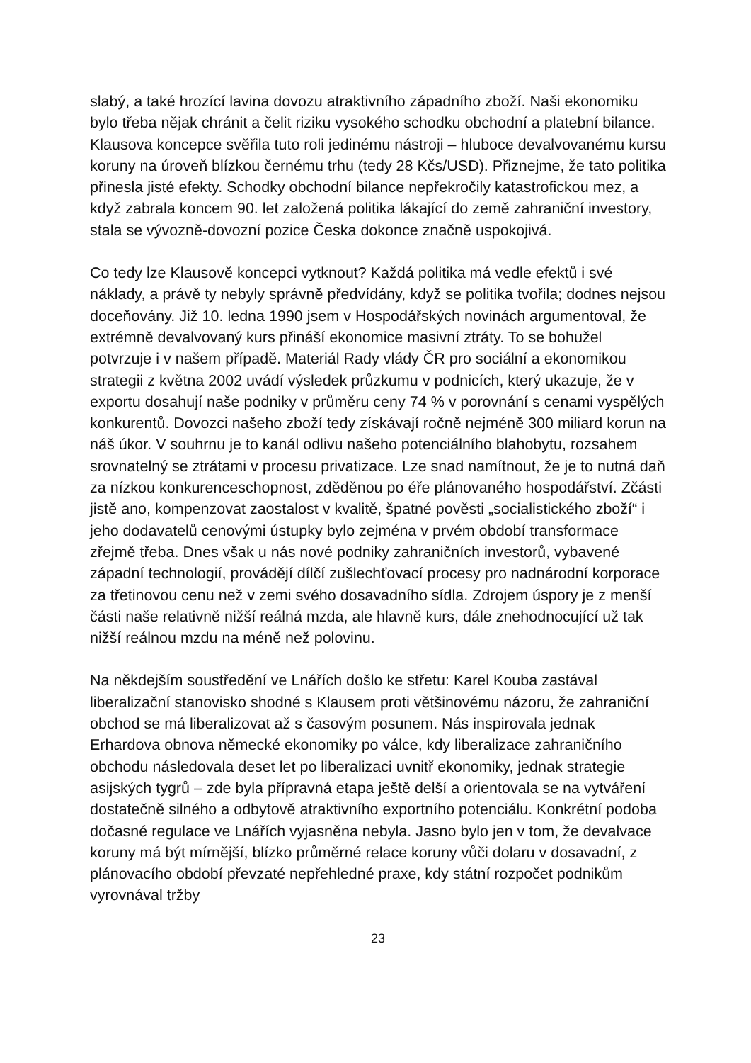slabý, a také hrozící lavina dovozu atraktivního západního zboží. Naši ekonomiku bylo třeba nějak chránit a čelit riziku vysokého schodku obchodní a platební bilance. Klausova koncepce svěřila tuto roli jedinému nástroji – hluboce devalvovanému kursu koruny na úroveň blízkou černému trhu (tedy 28 Kčs/USD). Přiznejme, že tato politika přinesla jisté efekty. Schodky obchodní bilance nepřekročily katastrofickou mez, a když zabrala koncem 90. let založená politika lákající do země zahraniční investory, stala se vývozně-dovozní pozice Česka dokonce značně uspokojivá.
Co tedy lze Klausově koncepci vytknout? Každá politika má vedle efektů i své náklady, a právě ty nebyly správně předvídány, když se politika tvořila; dodnes nejsou doceňovány. Již 10. ledna 1990 jsem v Hospodářských novinách argumentoval, že extrémně devalvovaný kurs přináší ekonomice masivní ztráty. To se bohužel potvrzuje i v našem případě. Materiál Rady vlády ČR pro sociální a ekonomikou strategii z května 2002 uvádí výsledek průzkumu v podnicích, který ukazuje, že v exportu dosahují naše podniky v průměru ceny 74 % v porovnání s cenami vyspělých konkurentů. Dovozci našeho zboží tedy získávají ročně nejméně 300 miliard korun na náš úkor. V souhrnu je to kanál odlivu našeho potenciálního blahobytu, rozsahem srovnatelný se ztrátami v procesu privatizace. Lze snad namítnout, že je to nutná daň za nízkou konkurenceschopnost, zděděnou po éře plánovaného hospodářství. Zčásti jistě ano, kompenzovat zaostalost v kvalitě, špatné pověsti „socialistického zboží“ i jeho dodavatelů cenovými ústupky bylo zejména v prvém období transformace zřejmě třeba. Dnes však u nás nové podniky zahraničních investorů, vybavené západní technologií, provádějí dílčí zušlechťovací procesy pro nadnárodní korporace za třetinovou cenu než v zemi svého dosavadního sídla. Zdrojem úspory je z menší části naše relativně nižší reálná mzda, ale hlavně kurs, dále znehodnocující už tak nižší reálnou mzdu na méně než polovinu.
Na někdejším soustředění ve Lnářích došlo ke střetu: Karel Kouba zastával liberalizační stanovisko shodné s Klausem proti většinovému názoru, že zahraniční obchod se má liberalizovat až s časovým posunem. Nás inspirovala jednak Erhardova obnova německé ekonomiky po válce, kdy liberalizace zahraničního obchodu následovala deset let po liberalizaci uvnitř ekonomiky, jednak strategie asijských tygrů – zde byla přípravná etapa ještě delší a orientovala se na vytváření dostatečně silného a odbytově atraktivního exportního potenciálu. Konkrétní podoba dočasné regulace ve Lnářích vyjasněna nebyla. Jasno bylo jen v tom, že devalvace koruny má být mírnější, blízko průměrné relace koruny vůči dolaru v dosavadní, z plánovacího období převzaté nepřehledné praxe, kdy státní rozpočet podnikům vyrovnával tržby
23